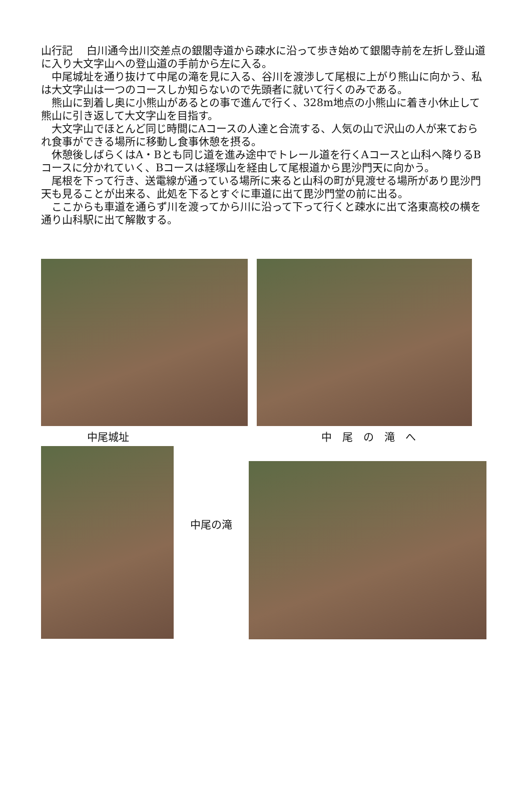山行記　 白川通今出川交差点の銀閣寺道から疎水に沿って歩き始めて銀閣寺前を左折し登山道に入り大文字山への登山道の手前から左に入る。
　中尾城址を通り抜けて中尾の滝を見に入る、谷川を渡渉して尾根に上がり熊山に向かう、私は大文字山は一つのコースしか知らないので先頭者に就いて行くのみである。
　熊山に到着し奥に小熊山があるとの事で進んで行く、328m地点の小熊山に着き小休止して熊山に引き返して大文字山を目指す。
　大文字山でほとんど同じ時間にAコースの人達と合流する、人気の山で沢山の人が来ておられ食事ができる場所に移動し食事休憩を摂る。
　休憩後しばらくはA・Bとも同じ道を進み途中でトレール道を行くAコースと山科へ降りるBコースに分かれていく、Bコースは経塚山を経由して尾根道から毘沙門天に向かう。
　尾根を下って行き、送電線が通っている場所に来ると山科の町が見渡せる場所があり毘沙門天も見ることが出来る、此処を下るとすぐに車道に出て毘沙門堂の前に出る。
　ここからも車道を通らず川を渡ってから川に沿って下って行くと疎水に出て洛東高校の横を通り山科駅に出て解散する。
中尾城址 中　尾　の　滝　へ
中尾の滝